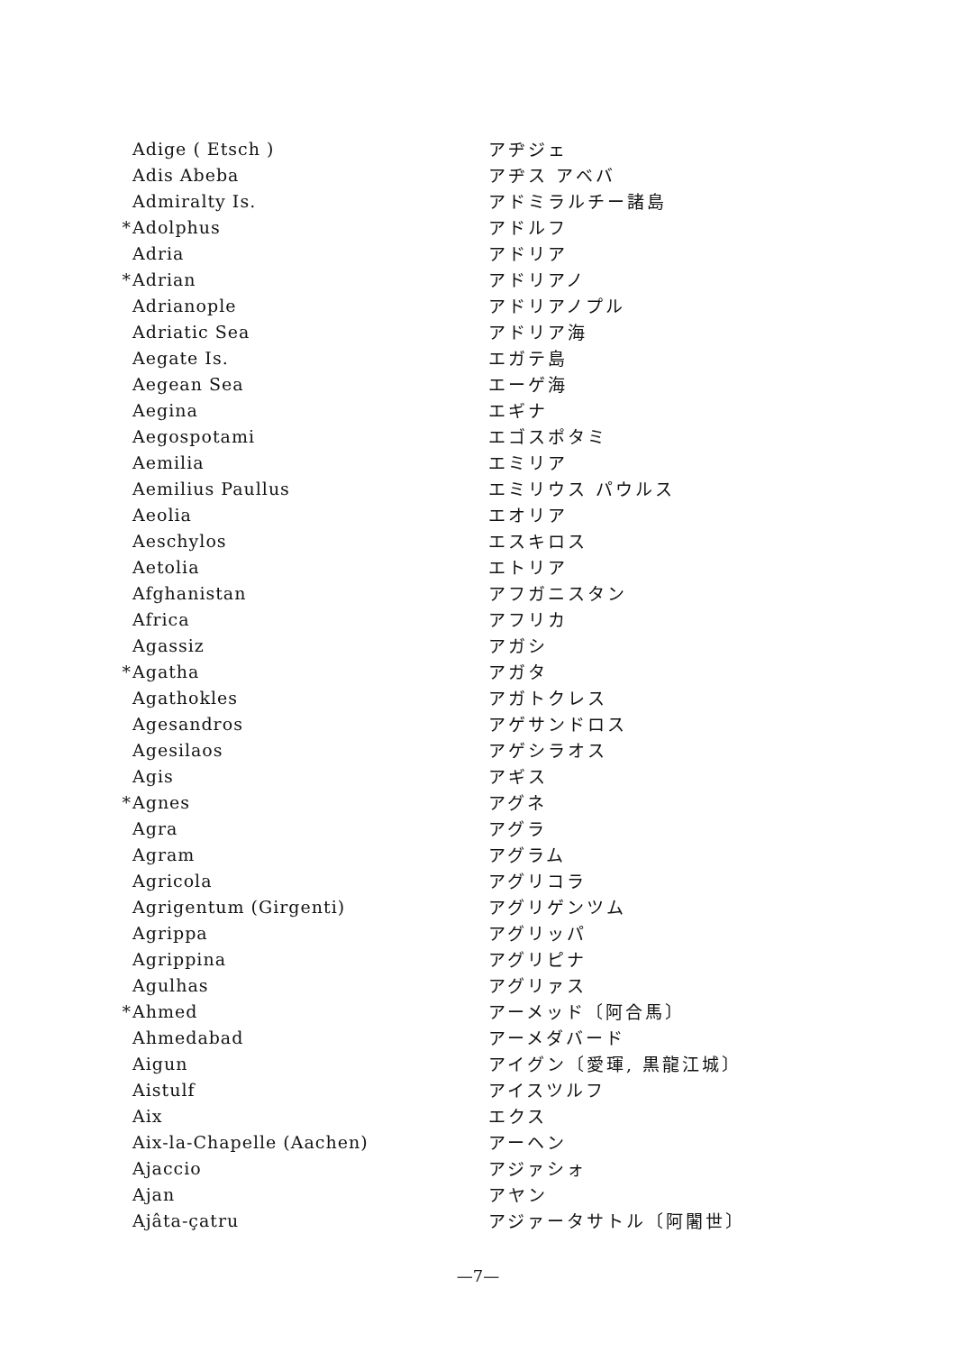| | Adige ( Etsch ) | アヂジェ |
| | Adis Abeba | アヂス アベバ |
| | Admiralty Is. | アドミラルチー諸島 |
| * | Adolphus | アドルフ |
| | Adria | アドリア |
| * | Adrian | アドリアノ |
| | Adrianople | アドリアノプル |
| | Adriatic Sea | アドリア海 |
| | Aegate Is. | エガテ島 |
| | Aegean Sea | エーゲ海 |
| | Aegina | エギナ |
| | Aegospotami | エゴスポタミ |
| | Aemilia | エミリア |
| | Aemilius Paullus | エミリウス パウルス |
| | Aeolia | エオリア |
| | Aeschylos | エスキロス |
| | Aetolia | エトリア |
| | Afghanistan | アフガニスタン |
| | Africa | アフリカ |
| | Agassiz | アガシ |
| * | Agatha | アガタ |
| | Agathokles | アガトクレス |
| | Agesandros | アゲサンドロス |
| | Agesilaos | アゲシラオス |
| | Agis | アギス |
| * | Agnes | アグネ |
| | Agra | アグラ |
| | Agram | アグラム |
| | Agricola | アグリコラ |
| | Agrigentum (Girgenti) | アグリゲンツム |
| | Agrippa | アグリッパ |
| | Agrippina | アグリピナ |
| | Agulhas | アグリァス |
| * | Ahmed | アーメッド〔阿合馬〕 |
| | Ahmedabad | アーメダバード |
| | Aigun | アイグン〔愛琿, 黒龍江城〕 |
| | Aistulf | アイスツルフ |
| | Aix | エクス |
| | Aix-la-Chapelle (Aachen) | アーヘン |
| | Ajaccio | アジァシォ |
| | Ajan | アヤン |
| | Ajâta-çatru | アジァータサトル〔阿闍世〕 |
—7—